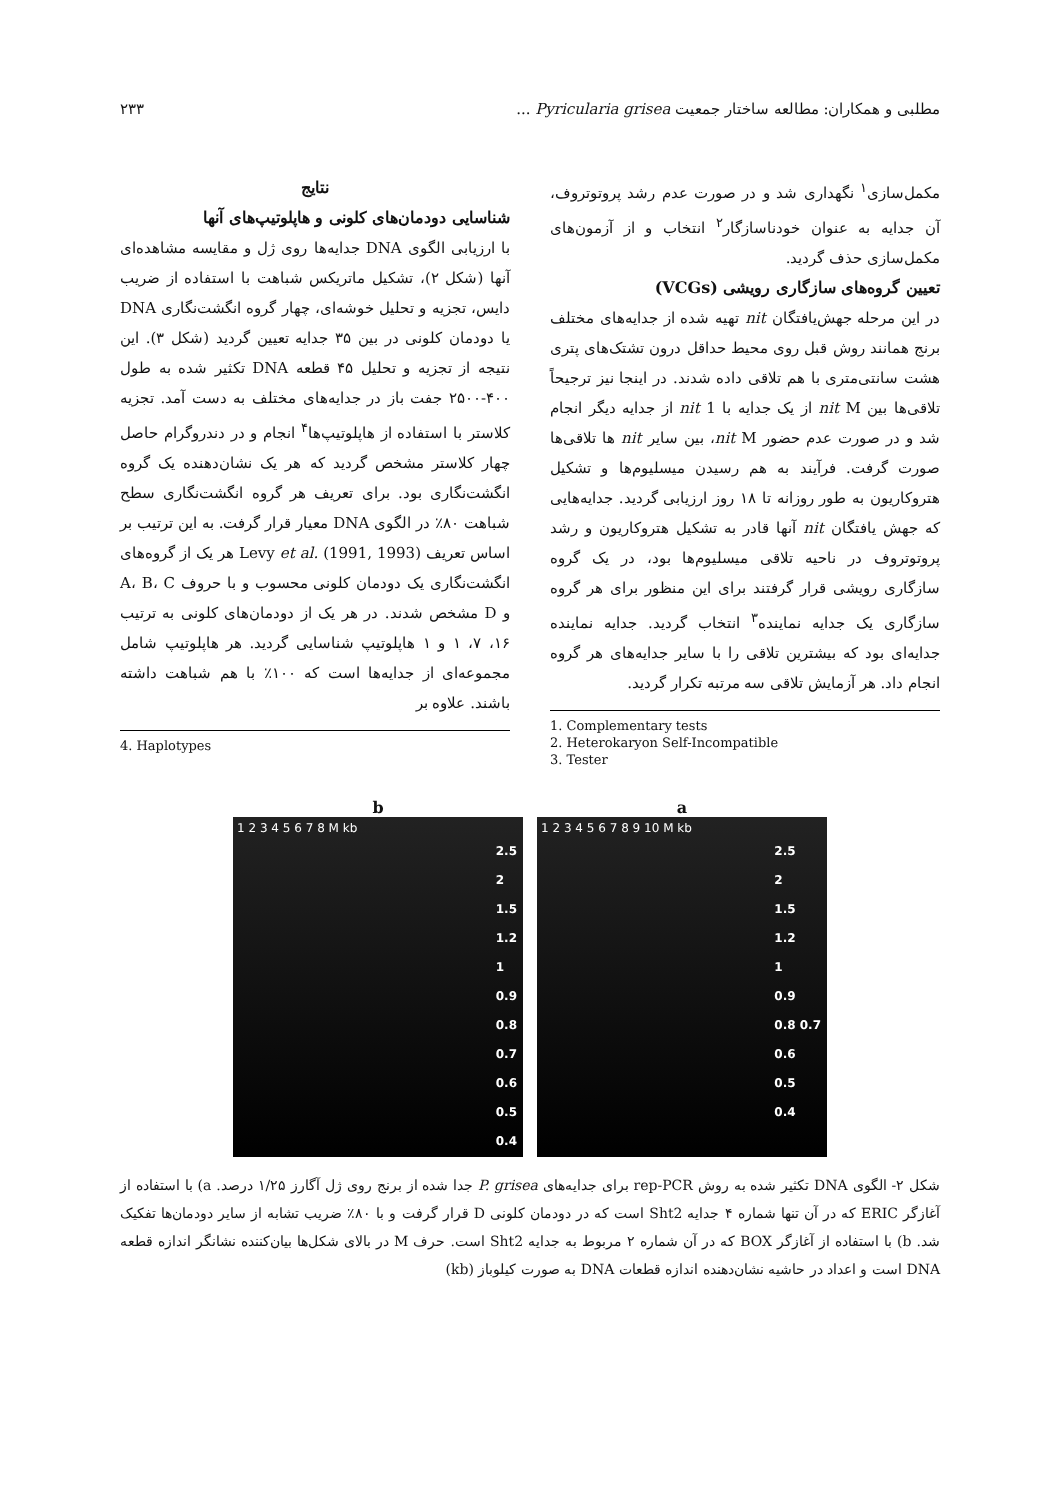مطلبی و همکاران: مطالعه ساختار جمعیت Pyricularia grisea ... ۲۳۳
مکمل‌سازی<sup>۱</sup> نگهداری شد و در صورت عدم رشد پروتوتروف، آن جدایه به عنوان خودناسازگار<sup>۲</sup> انتخاب و از آزمون‌های مکمل‌سازی حذف گردید.
تعیین گروه‌های سازگاری رویشی (VCGs)
در این مرحله جهش‌یافتگان nit تهیه شده از جدایه‌های مختلف برنج همانند روش قبل روی محیط حداقل درون تشتک‌های پتری هشت سانتی‌متری با هم تلاقی داده شدند. در اینجا نیز ترجیحاً تلاقی‌ها بین nit M از یک جدایه با nit 1 از جدایه دیگر انجام شد و در صورت عدم حضور nit M، بین سایر nit ها تلاقی‌ها صورت گرفت. فرآیند به هم رسیدن میسلیوم‌ها و تشکیل هتروکاریون به طور روزانه تا ۱۸ روز ارزیابی گردید. جدایه‌هایی که جهش یافتگان nit آنها قادر به تشکیل هتروکاریون و رشد پروتوتروف در ناحیه تلاقی میسلیوم‌ها بود، در یک گروه سازگاری رویشی قرار گرفتند برای این منظور برای هر گروه سازگاری یک جدایه نماینده<sup>۳</sup> انتخاب گردید. جدایه نماینده جدایه‌ای بود که بیشترین تلاقی را با سایر جدایه‌های هر گروه انجام داد. هر آزمایش تلاقی سه مرتبه تکرار گردید.
1. Complementary tests
2. Heterokaryon Self-Incompatible
3. Tester
نتایج
شناسایی دودمان‌های کلونی و هاپلوتیپ‌های آنها
با ارزیابی الگوی DNA جدایه‌ها روی ژل و مقایسه مشاهده‌ای آنها (شکل ۲)، تشکیل ماتریکس شباهت با استفاده از ضریب دایس، تجزیه و تحلیل خوشه‌ای، چهار گروه انگشت‌نگاری DNA یا دودمان کلونی در بین ۳۵ جدایه تعیین گردید (شکل ۳). این نتیجه از تجزیه و تحلیل ۴۵ قطعه DNA تکثیر شده به طول ۴۰۰-۲۵۰۰ جفت باز در جدایه‌های مختلف به دست آمد. تجزیه کلاستر با استفاده از هاپلوتیپ‌ها<sup>۴</sup> انجام و در دندروگرام حاصل چهار کلاستر مشخص گردید که هر یک نشان‌دهنده یک گروه انگشت‌نگاری بود. برای تعریف هر گروه انگشت‌نگاری سطح شباهت ۸۰٪ در الگوی DNA معیار قرار گرفت. به این ترتیب بر اساس تعریف Levy et al. (1991, 1993) هر یک از گروه‌های انگشت‌نگاری یک دودمان کلونی محسوب و با حروف A، B، C و D مشخص شدند. در هر یک از دودمان‌های کلونی به ترتیب ۱۶، ۷، ۱ و ۱ هاپلوتیپ شناسایی گردید. هر هاپلوتیپ شامل مجموعه‌ای از جدایه‌ها است که ۱۰۰٪ با هم شباهت داشته باشند. علاوه بر
4. Haplotypes
a
1 2 3 4 5 6 7 8 9 10 M kb
2.5
2
1.5
1.2
1
0.9
0.8 0.7
0.6
0.5
0.4
b
1 2 3 4 5 6 7 8 M kb
2.5
2
1.5
1.2
1
0.9
0.8
0.7
0.6
0.5
0.4
شکل ۲- الگوی DNA تکثیر شده به روش rep-PCR برای جدایه‌های P. grisea جدا شده از برنج روی ژل آگارز ۱/۲۵ درصد. a) با استفاده از آغازگر ERIC که در آن تنها شماره ۴ جدایه Sht2 است که در دودمان کلونی D قرار گرفت و با ۸۰٪ ضریب تشابه از سایر دودمان‌ها تفکیک شد. b) با استفاده از آغازگر BOX که در آن شماره ۲ مربوط به جدایه Sht2 است. حرف M در بالای شکل‌ها بیان‌کننده نشانگر اندازه قطعه DNA است و اعداد در حاشیه نشان‌دهنده اندازه قطعات DNA به صورت کیلوباز (kb)